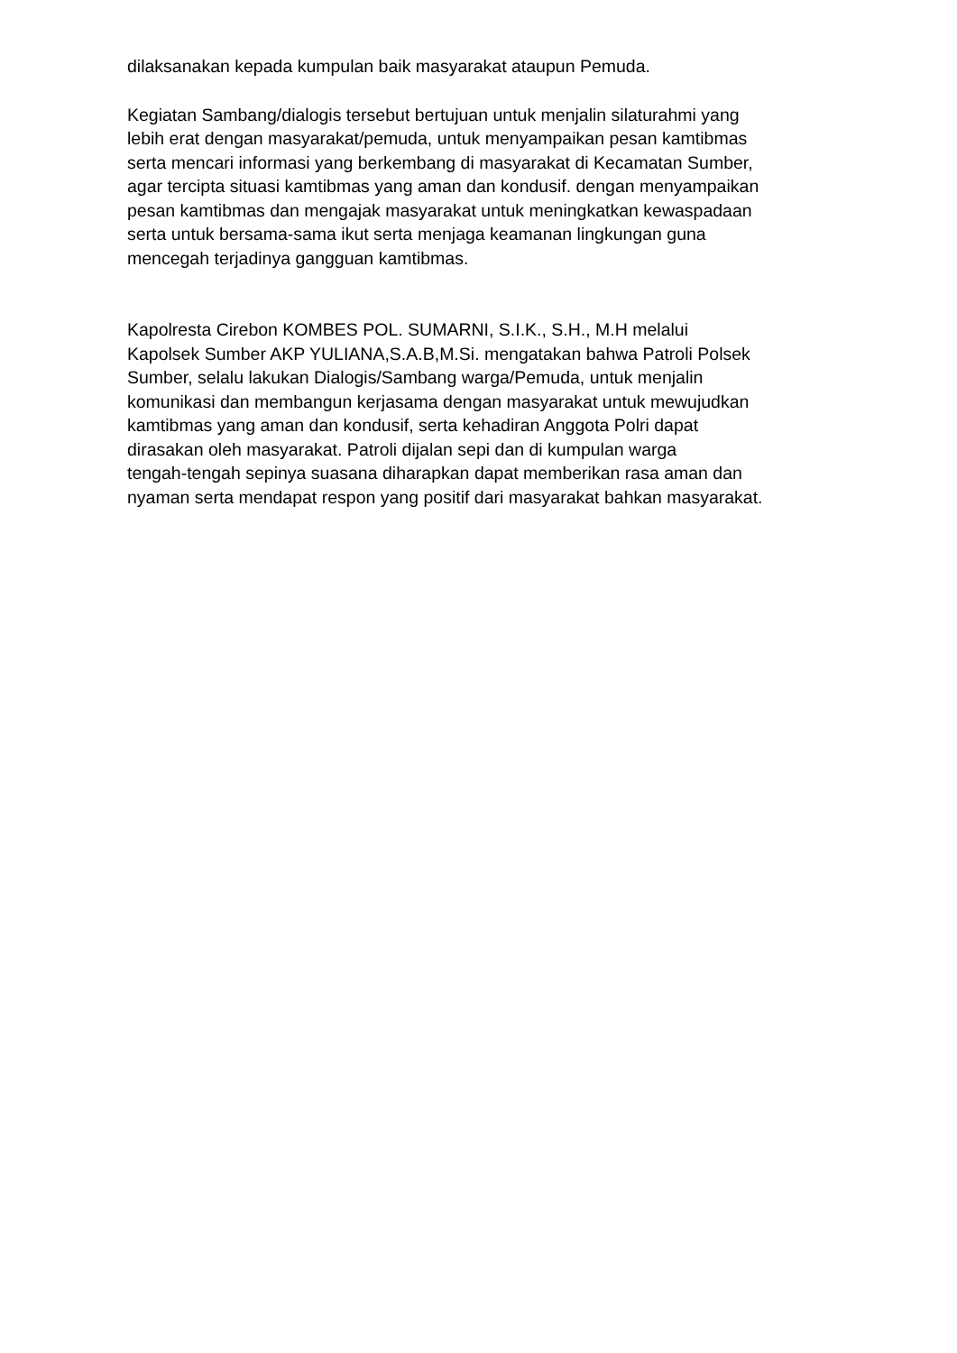dilaksanakan kepada kumpulan baik masyarakat ataupun Pemuda.
Kegiatan Sambang/dialogis tersebut bertujuan untuk menjalin silaturahmi yang
lebih erat dengan masyarakat/pemuda, untuk menyampaikan pesan kamtibmas
serta mencari informasi yang berkembang di masyarakat di Kecamatan Sumber,
agar tercipta situasi kamtibmas yang aman dan kondusif. dengan menyampaikan
pesan kamtibmas dan mengajak masyarakat untuk meningkatkan kewaspadaan
serta untuk bersama-sama ikut serta menjaga keamanan lingkungan guna
mencegah terjadinya gangguan kamtibmas.
Kapolresta Cirebon KOMBES POL. SUMARNI, S.I.K., S.H., M.H melalui
Kapolsek Sumber AKP YULIANA,S.A.B,M.Si. mengatakan bahwa Patroli Polsek
Sumber, selalu lakukan Dialogis/Sambang warga/Pemuda, untuk menjalin
komunikasi dan membangun kerjasama dengan masyarakat untuk mewujudkan
kamtibmas yang aman dan kondusif, serta kehadiran Anggota Polri dapat
dirasakan oleh masyarakat. Patroli dijalan sepi dan di kumpulan warga
tengah-tengah sepinya suasana diharapkan dapat memberikan rasa aman dan
nyaman serta mendapat respon yang positif dari masyarakat bahkan masyarakat.